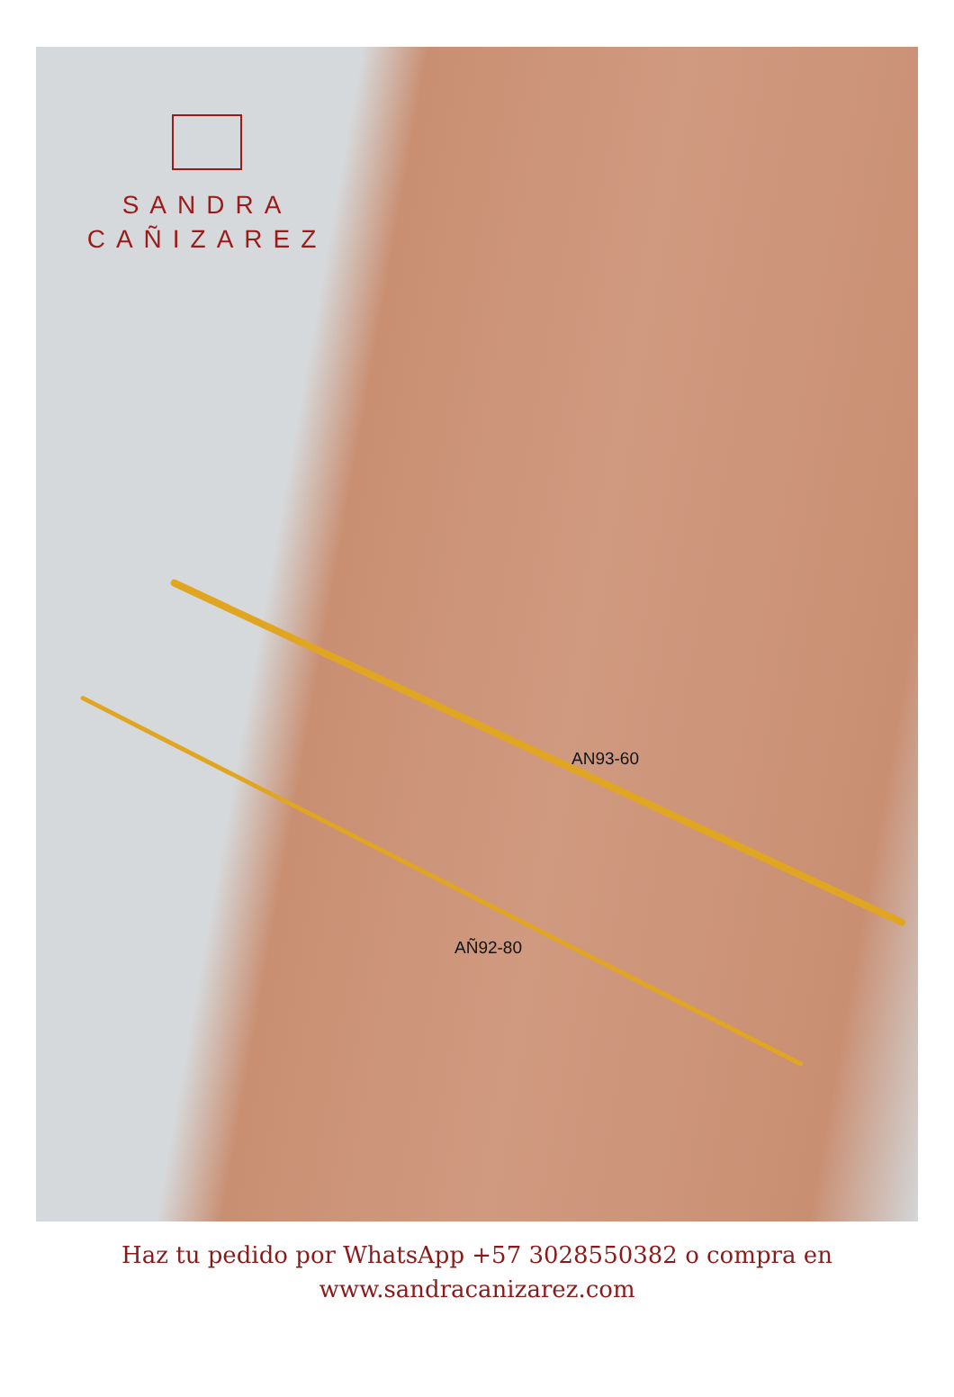SANDRA
CAÑIZAREZ
AN93-60
AÑ92-80
Haz tu pedido por WhatsApp +57 3028550382 o compra en
www.sandracanizarez.com